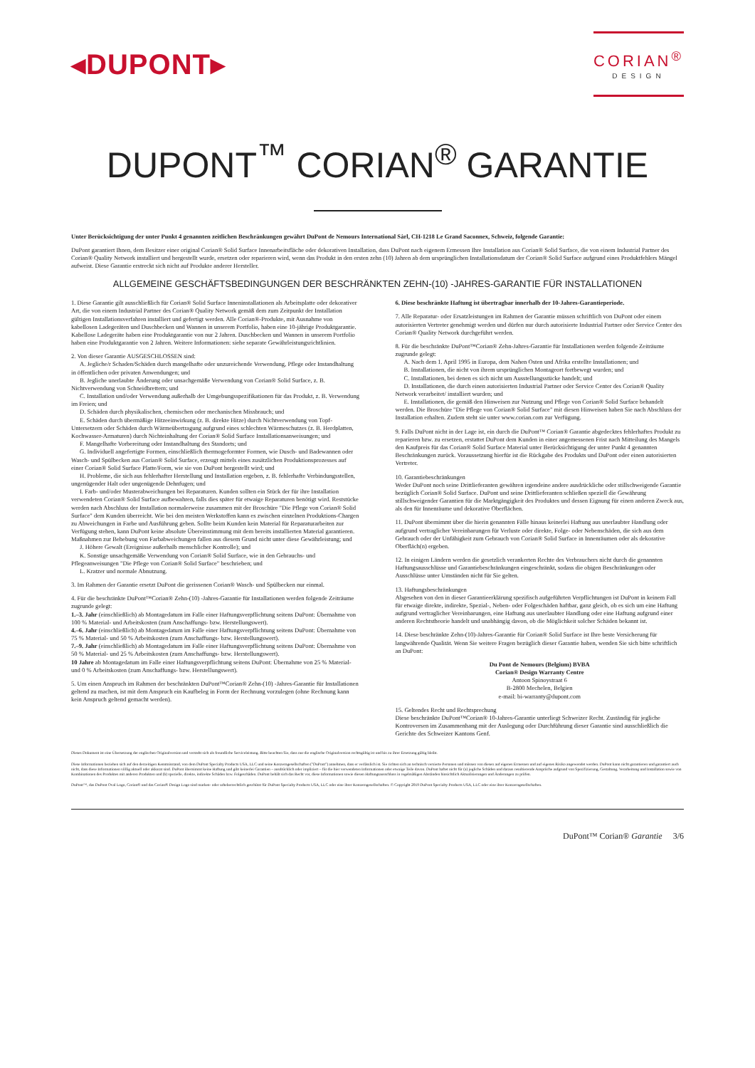◂DUPONT▸
CORIAN<sup>®</sup>
DESIGN
DUPONT<sup>™</sup> CORIAN<sup>®</sup> GARANTIE
Unter Berücksichtigung der unter Punkt 4 genannten zeitlichen Beschränkungen gewährt DuPont de Nemours International Sàrl, CH-1218 Le Grand Saconnex, Schweiz, folgende Garantie:
DuPont garantiert Ihnen, dem Besitzer einer original Corian® Solid Surface Innenarbeitsfläche oder dekorativen Installation, dass DuPont nach eigenem Ermessen Ihre Installation aus Corian® Solid Surface, die von einem Industrial Partner des Corian® Quality Network installiert und hergestellt wurde, ersetzen oder reparieren wird, wenn das Produkt in den ersten zehn (10) Jahren ab dem ursprünglichen Installationsdatum der Corian® Solid Surface aufgrund eines Produktfehlers Mängel aufweist. Diese Garantie erstreckt sich nicht auf Produkte anderer Hersteller.
ALLGEMEINE GESCHÄFTSBEDINGUNGEN DER BESCHRÄNKTEN ZEHN-(10) -JAHRES-GARANTIE FÜR INSTALLATIONEN
1. Diese Garantie gilt ausschließlich für Corian® Solid Surface Inneninstallationen als Arbeitsplatte oder dekorativer Art, die von einem Industrial Partner des Corian® Quality Network gemäß dem zum Zeitpunkt der Installation gültigen Installationsverfahren installiert und gefertigt werden. Alle Corian®-Produkte, mit Ausnahme von kabellosen Ladegeräten und Duschbecken und Wannen in unserem Portfolio, haben eine 10-jährige Produktgarantie. Kabellose Ladegeräte haben eine Produktgarantie von nur 2 Jahren. Duschbecken und Wannen in unserem Portfolio haben eine Produktgarantie von 2 Jahren. Weitere Informationen: siehe separate Gewährleistungsrichtlinien.
2. Von dieser Garantie AUSGESCHLOSSEN sind:
A. Jegliche/r Schaden/Schäden durch mangelhafte oder unzureichende Verwendung, Pflege oder Instandhaltung in öffentlichen oder privaten Anwendungen; und
B. Jegliche unerlaubte Änderung oder unsachgemäße Verwendung von Corian® Solid Surface, z. B. Nichtverwendung von Schneidbrettern; und
C. Installation und/oder Verwendung außerhalb der Umgebungsspezifikationen für das Produkt, z. B. Verwendung im Freien; und
D. Schäden durch physikalischen, chemischen oder mechanischen Missbrauch; und
E. Schäden durch übermäßige Hitzeeinwirkung (z. B. direkte Hitze) durch Nichtverwendung von Topf-Untersetzern oder Schäden durch Wärmeübertragung aufgrund eines schlechten Wärmeschutzes (z. B. Herdplatten, Kochwasser-Armaturen) durch Nichteinhaltung der Corian® Solid Surface Installationsanweisungen; und
F. Mangelhafte Vorbereitung oder Instandhaltung des Standorts; und
G. Individuell angefertigte Formen, einschließlich thermogeformter Formen, wie Dusch- und Badewannen oder Wasch- und Spülbecken aus Corian® Solid Surface, erzeugt mittels eines zusätzlichen Produktionsprozesses auf einer Corian® Solid Surface Platte/Form, wie sie von DuPont hergestellt wird; und
H. Probleme, die sich aus fehlerhafter Herstellung und Installation ergeben, z. B. fehlerhafte Verbindungsstellen, ungenügender Halt oder ungenügende Dehnfugen; und
I. Farb- und/oder Musterabweichungen bei Reparaturen. Kunden sollten ein Stück der für ihre Installation verwendeten Corian® Solid Surface aufbewahren, falls dies später für etwaige Reparaturen benötigt wird. Reststücke werden nach Abschluss der Installation normalerweise zusammen mit der Broschüre "Die Pflege von Corian® Solid Surface" dem Kunden überreicht. Wie bei den meisten Werkstoffen kann es zwischen einzelnen Produktions-Chargen zu Abweichungen in Farbe und Ausführung geben. Sollte beim Kunden kein Material für Reparaturarbeiten zur Verfügung stehen, kann DuPont keine absolute Übereinstimmung mit dem bereits installierten Material garantieren. Maßnahmen zur Behebung von Farbabweichungen fallen aus diesem Grund nicht unter diese Gewährleistung; und
J. Höhere Gewalt (Ereignisse außerhalb menschlicher Kontrolle); und
K. Sonstige unsachgemäße Verwendung von Corian® Solid Surface, wie in den Gebrauchs- und Pflegeanweisungen "Die Pflege von Corian® Solid Surface" beschrieben; und
L. Kratzer und normale Abnutzung.
3. Im Rahmen der Garantie ersetzt DuPont die gerissenen Corian® Wasch- und Spülbecken nur einmal.
4. Für die beschränkte DuPont™Corian® Zehn-(10) -Jahres-Garantie für Installationen werden folgende Zeiträume zugrunde gelegt:
1.–3. Jahr (einschließlich) ab Montagedatum im Falle einer Haftungsverpflichtung seitens DuPont: Übernahme von 100 % Material- und Arbeitskosten (zum Anschaffungs- bzw. Herstellungswert).
4.–6. Jahr (einschließlich) ab Montagedatum im Falle einer Haftungsverpflichtung seitens DuPont: Übernahme von 75 % Material- und 50 % Arbeitskosten (zum Anschaffungs- bzw. Herstellungswert).
7.–9. Jahr (einschließlich) ab Montagedatum im Falle einer Haftungsverpflichtung seitens DuPont: Übernahme von 50 % Material- und 25 % Arbeitskosten (zum Anschaffungs- bzw. Herstellungswert).
10 Jahre ab Montagedatum im Falle einer Haftungsverpflichtung seitens DuPont: Übernahme von 25 % Material- und 0 % Arbeitskosten (zum Anschaffungs- bzw. Herstellungswert).
5. Um einen Anspruch im Rahmen der beschränkten DuPont™Corian® Zehn-(10) -Jahres-Garantie für Installationen geltend zu machen, ist mit dem Anspruch ein Kaufbeleg in Form der Rechnung vorzulegen (ohne Rechnung kann kein Anspruch geltend gemacht werden).
6. Diese beschränkte Haftung ist übertragbar innerhalb der 10-Jahres-Garantieperiode.
7. Alle Reparatur- oder Ersatzleistungen im Rahmen der Garantie müssen schriftlich von DuPont oder einem autorisierten Vertreter genehmigt werden und dürfen nur durch autorisierte Industrial Partner oder Service Center des Corian® Quality Network durchgeführt werden.
8. Für die beschränkte DuPont™Corian® Zehn-Jahres-Garantie für Installationen werden folgende Zeiträume zugrunde gelegt:
A. Nach dem 1. April 1995 in Europa, dem Nahen Osten und Afrika erstellte Installationen; und
B. Installationen, die nicht von ihrem ursprünglichen Montageort fortbewegt wurden; und
C. Installationen, bei denen es sich nicht um Ausstellungsstücke handelt; und
D. Installationen, die durch einen autorisierten Industrial Partner oder Service Center des Corian® Quality Network verarbeitet/ installiert wurden; und
E. Installationen, die gemäß den Hinweisen zur Nutzung und Pflege von Corian® Solid Surface behandelt werden. Die Broschüre "Die Pflege von Corian® Solid Surface" mit diesen Hinweisen haben Sie nach Abschluss der Installation erhalten. Zudem steht sie unter www.corian.com zur Verfügung.
9. Falls DuPont nicht in der Lage ist, ein durch die DuPont™ Corian® Garantie abgedecktes fehlerhaftes Produkt zu reparieren bzw. zu ersetzen, erstattet DuPont dem Kunden in einer angemessenen Frist nach Mitteilung des Mangels den Kaufpreis für das Corian® Solid Surface Material unter Berücksichtigung der unter Punkt 4 genannten Beschränkungen zurück. Voraussetzung hierfür ist die Rückgabe des Produkts und DuPont oder einen autorisierten Vertreter.
10. Garantiebeschränkungen
Weder DuPont noch seine Drittlieferanten gewähren irgendeine andere ausdrückliche oder stillschweigende Garantie bezüglich Corian® Solid Surface. DuPont und seine Drittlieferanten schließen speziell die Gewährung stillschweigender Garantien für die Marktgängigkeit des Produktes und dessen Eignung für einen anderen Zweck aus, als den für Innenräume und dekorative Oberflächen.
11. DuPont übernimmt über die hierin genannten Fälle hinaus keinerlei Haftung aus unerlaubter Handlung oder aufgrund vertraglicher Vereinbarungen für Verluste oder direkte, Folge- oder Nebenschäden, die sich aus dem Gebrauch oder der Unfähigkeit zum Gebrauch von Corian® Solid Surface in Innenräumen oder als dekorative Oberfläch(n) ergeben.
12. In einigen Ländern werden die gesetzlich verankerten Rechte des Verbrauchers nicht durch die genannten Haftungsausschlüsse und Garantiebeschränkungen eingeschränkt, sodass die obigen Beschränkungen oder Ausschlüsse unter Umständen nicht für Sie gelten.
13. Haftungsbeschränkungen
Abgesehen von den in dieser Garantieerklärung spezifisch aufgeführten Verpflichtungen ist DuPont in keinem Fall für etwaige direkte, indirekte, Spezial-, Neben- oder Folgeschäden haftbar, ganz gleich, ob es sich um eine Haftung aufgrund vertraglicher Vereinbarungen, eine Haftung aus unerlaubter Handlung oder eine Haftung aufgrund einer anderen Rechtstheorie handelt und unabhängig davon, ob die Möglichkeit solcher Schäden bekannt ist.
14. Diese beschränkte Zehn-(10)-Jahres-Garantie für Corian® Solid Surface ist Ihre beste Versicherung für langwährende Qualität. Wenn Sie weitere Fragen bezüglich dieser Garantie haben, wenden Sie sich bitte schriftlich an DuPont:
Du Pont de Nemours (Belgium) BVBA
Corian® Design Warranty Centre
Antoon Spinoystraat 6
B-2800 Mechelen, Belgien
e-mail: bi-warranty@dupont.com
15. Geltendes Recht und Rechtsprechung
Diese beschränkte DuPont™Corian® 10-Jahres-Garantie unterliegt Schweizer Recht. Zuständig für jegliche Kontroversen im Zusammenhang mit der Auslegung oder Durchführung dieser Garantie sind ausschließlich die Gerichte des Schweizer Kantons Genf.
Dieses Dokument ist eine Übersetzung der englischen Originalversion und versteht sich als freundliche Serviceleistung. Bitte beachten Sie, dass nur die englische Originalversion rechtsgültig ist und bis zu ihrer Ersetzung gültig bleibt.
Diese Informationen beziehen sich auf den derzeitigen Kenntnisstand, von dem DuPont Specialty Products USA, LLC und seine Konzerngesellschaften ("DuPont") annehmen, dass er verlässlich ist. Sie richten sich an technisch versierte Personen und müssen von diesen auf eigenes Ermessen und auf eigenes Risiko angewendet werden. DuPont kann nicht garantieren und garantiert auch nicht, dass diese Informationen völlig aktuell oder akkurat sind. DuPont übernimmt keine Haftung und gibt keinerlei Garantien – ausdrücklich oder impliziert – für die hier verwendeten Informationen oder etwaige Teile davon. DuPont haftet nicht für (a) jegliche Schäden und daraus resultierende Ansprüche aufgrund von Spezifizierung, Gestaltung, Verarbeitung und Installation sowie von Kombinationen des Produktes mit anderen Produkten und (b) spezielle, direkte, indirekte Schäden bzw. Folgeschäden. DuPont behält sich das Recht vor, diese Informationen sowie diesen Haftungsausschluss in regelmäßigen Abständen hinsichtlich Aktualisierungen und Änderungen zu prüfen.
DuPont™, das DuPont Oval Logo, Corian® und das Corian® Design Logo sind marken- oder urheberrechtlich geschützt für DuPont Specialty Products USA, LLC oder eine ihrer Konzerngesellschaften. © Copyright 2019 DuPont Specialty Products USA, LLC oder eine ihrer Konzerngesellschaften.
DuPont™ Corian® Garantie 3/6